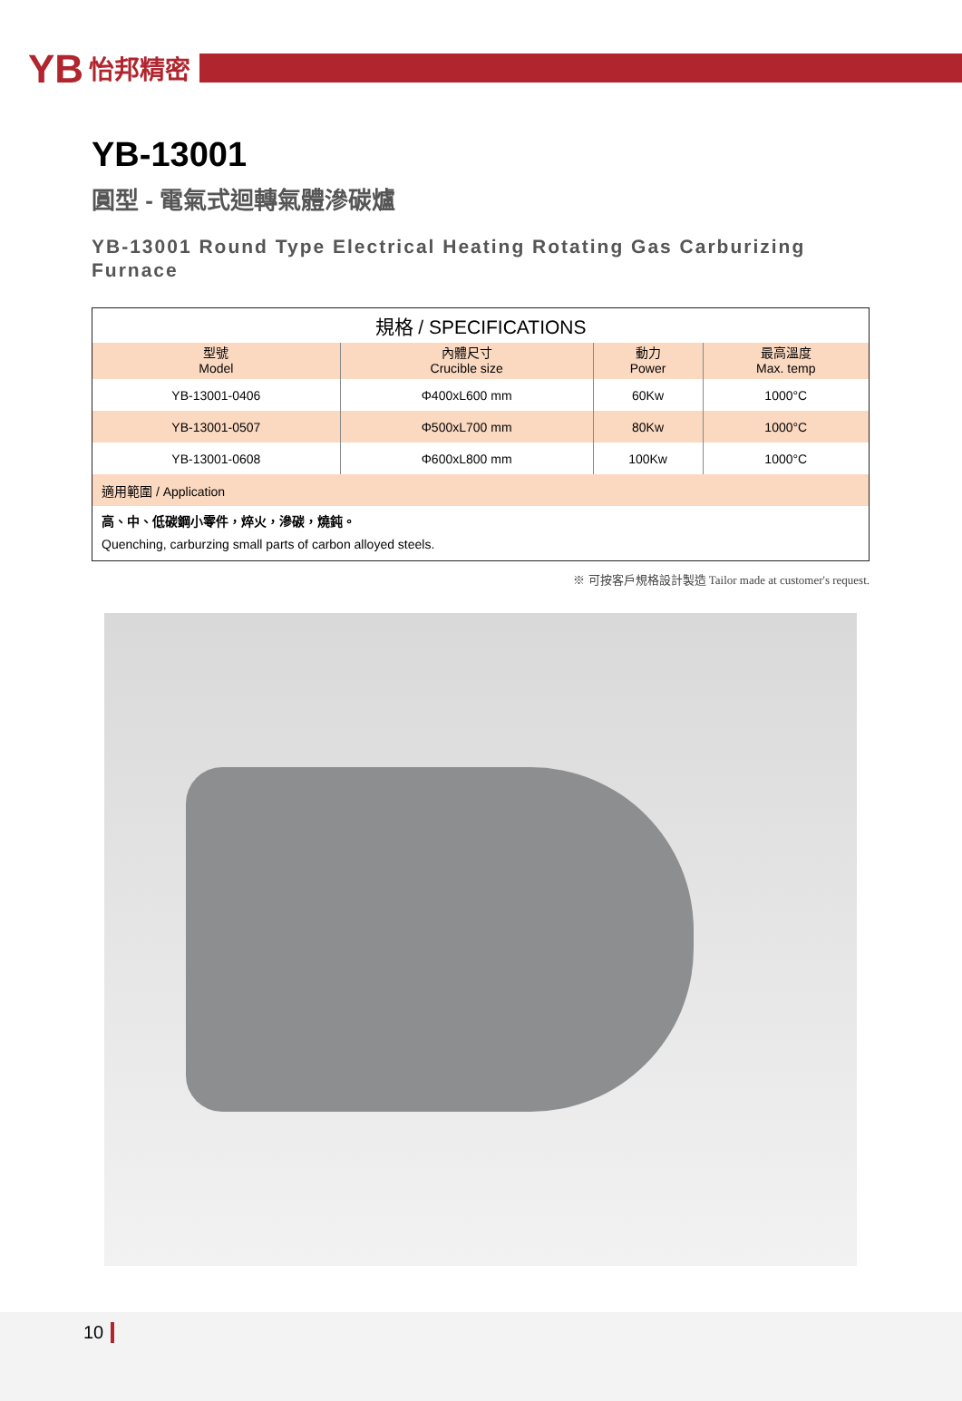YB
怡邦精密
YB-13001
圓型 - 電氣式迴轉氣體滲碳爐
YB-13001 Round Type Electrical Heating Rotating Gas Carburizing Furnace
| 規格 / SPECIFICATIONS | | | |
| --- | --- | --- | --- |
| 型號 Model | 內體尺寸 Crucible size | 動力 Power | 最高溫度 Max. temp |
| YB-13001-0406 | Φ400xL600 mm | 60Kw | 1000°C |
| YB-13001-0507 | Φ500xL700 mm | 80Kw | 1000°C |
| YB-13001-0608 | Φ600xL800 mm | 100Kw | 1000°C |
| 適用範圍 / Application | | | |
| 高、中、低碳鋼小零件，焠火，滲碳，燒鈍。 Quenching, carburzing small parts of carbon alloyed steels. | | | |
※ 可按客戶規格設計製造 Tailor made at customer's request.
10